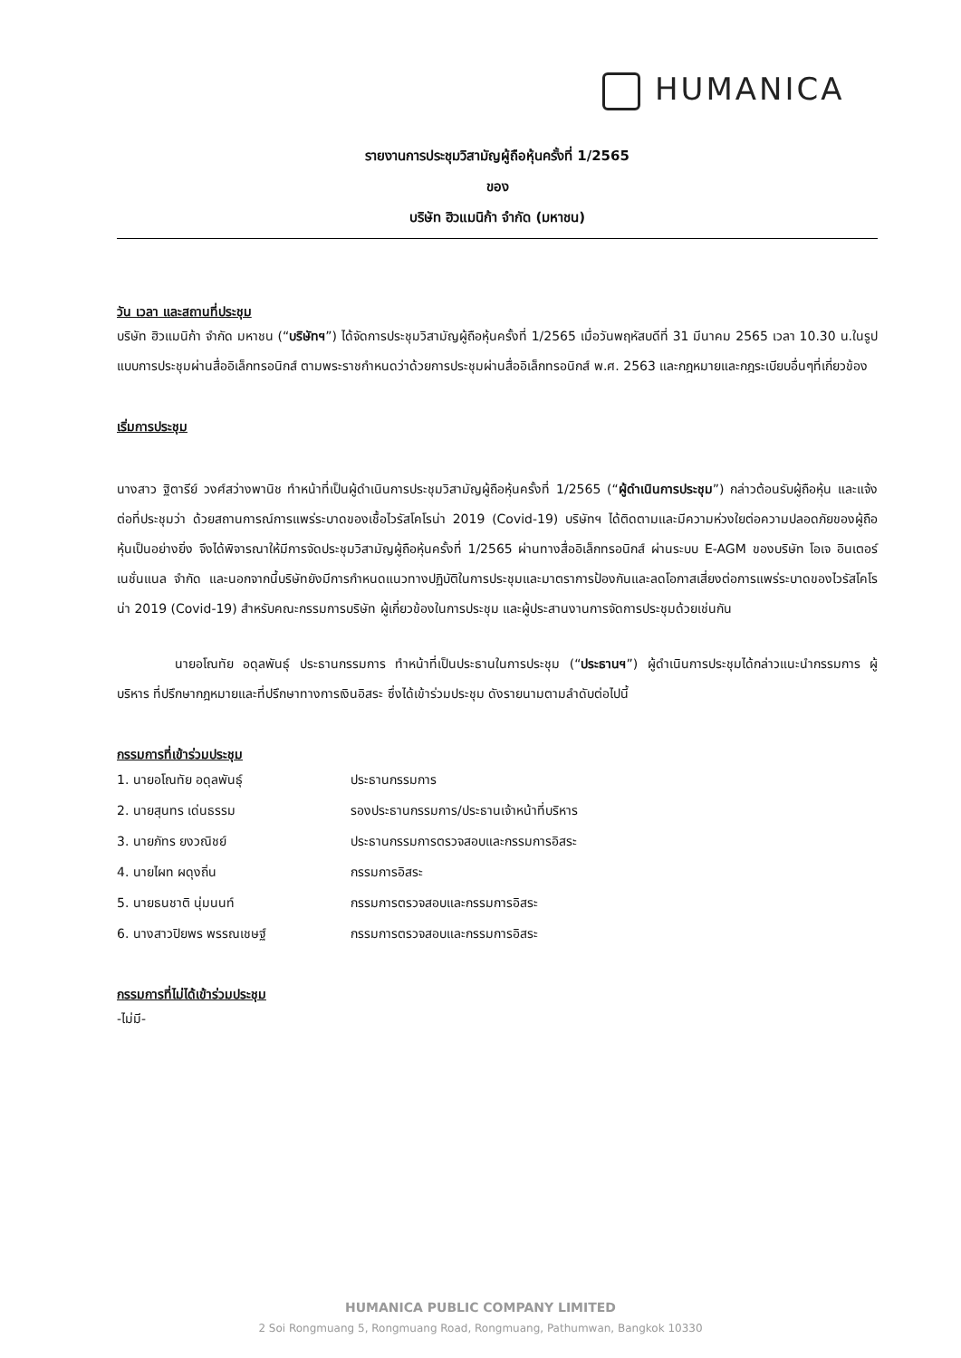HUMANICA
รายงานการประชุมวิสามัญผู้ถือหุ้นครั้งที่ 1/2565
ของ
บริษัท ฮิวแมนิก้า จำกัด (มหาชน)
วัน เวลา และสถานที่ประชุม
บริษัท ฮิวแมนิก้า จำกัด มหาชน (“บริษัทฯ”) ได้จัดการประชุมวิสามัญผู้ถือหุ้นครั้งที่ 1/2565 เมื่อวันพฤหัสบดีที่ 31 มีนาคม 2565 เวลา 10.30 น.ในรูปแบบการประชุมผ่านสื่ออิเล็กทรอนิกส์ ตามพระราชกำหนดว่าด้วยการประชุมผ่านสื่ออิเล็กทรอนิกส์ พ.ศ. 2563 และกฎหมายและกฎระเบียบอื่นๆที่เกี่ยวข้อง
เริ่มการประชุม
นางสาว ฐิตารีย์ วงศ์สว่างพานิช ทำหน้าที่เป็นผู้ดำเนินการประชุมวิสามัญผู้ถือหุ้นครั้งที่ 1/2565 (“ผู้ดำเนินการประชุม”) กล่าวต้อนรับผู้ถือหุ้น และแจ้งต่อที่ประชุมว่า ด้วยสถานการณ์การแพร่ระบาดของเชื้อไวรัสโคโรน่า 2019 (Covid-19) บริษัทฯ ได้ติดตามและมีความห่วงใยต่อความปลอดภัยของผู้ถือหุ้นเป็นอย่างยิ่ง จึงได้พิจารณาให้มีการจัดประชุมวิสามัญผู้ถือหุ้นครั้งที่ 1/2565 ผ่านทางสื่ออิเล็กทรอนิกส์ ผ่านระบบ E-AGM ของบริษัท โอเจ อินเตอร์เนชั่นแนล จำกัด และนอกจากนี้บริษัทยังมีการกำหนดแนวทางปฏิบัติในการประชุมและมาตราการป้องกันและลดโอกาสเสี่ยงต่อการแพร่ระบาดของไวรัสโคโรน่า 2019 (Covid-19) สำหรับคณะกรรมการบริษัท ผู้เกี่ยวข้องในการประชุม และผู้ประสานงานการจัดการประชุมด้วยเช่นกัน
นายอโณทัย อดุลพันธุ์ ประธานกรรมการ ทำหน้าที่เป็นประธานในการประชุม (“ประธานฯ”) ผู้ดำเนินการประชุมได้กล่าวแนะนำกรรมการ ผู้บริหาร ที่ปรึกษากฎหมายและที่ปรึกษาทางการเงินอิสระ ซึ่งได้เข้าร่วมประชุม ดังรายนามตามลำดับต่อไปนี้
กรรมการที่เข้าร่วมประชุม
| 1. นายอโณทัย อดุลพันธุ์ | ประธานกรรมการ |
| 2. นายสุนทร เด่นธรรม | รองประธานกรรมการ/ประธานเจ้าหน้าที่บริหาร |
| 3. นายภัทร ยงวณิชย์ | ประธานกรรมการตรวจสอบและกรรมการอิสระ |
| 4. นายไผท ผดุงถิ่น | กรรมการอิสระ |
| 5. นายธนชาติ นุ่มนนท์ | กรรมการตรวจสอบและกรรมการอิสระ |
| 6. นางสาวปิยพร พรรณเชษฐ์ | กรรมการตรวจสอบและกรรมการอิสระ |
กรรมการที่ไม่ได้เข้าร่วมประชุม
-ไม่มี-
HUMANICA PUBLIC COMPANY LIMITED
2 Soi Rongmuang 5, Rongmuang Road, Rongmuang, Pathumwan, Bangkok 10330